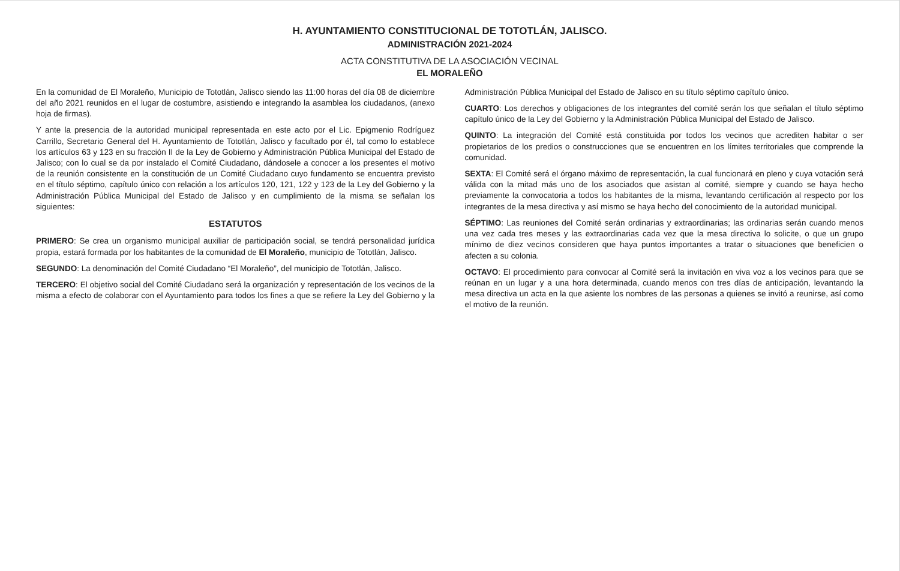H. AYUNTAMIENTO CONSTITUCIONAL DE TOTOTLÁN, JALISCO.
ADMINISTRACIÓN 2021-2024
ACTA CONSTITUTIVA DE LA ASOCIACIÓN VECINAL
EL MORALEÑO
En la comunidad de El Moraleño, Municipio de Tototlán, Jalisco siendo las 11:00 horas del día 08 de diciembre del año 2021 reunidos en el lugar de costumbre, asistiendo e integrando la asamblea los ciudadanos, (anexo hoja de firmas).
Y ante la presencia de la autoridad municipal representada en este acto por el Lic. Epigmenio Rodríguez Carrillo, Secretario General del H. Ayuntamiento de Tototlán, Jalisco y facultado por él, tal como lo establece los artículos 63 y 123 en su fracción II de la Ley de Gobierno y Administración Pública Municipal del Estado de Jalisco; con lo cual se da por instalado el Comité Ciudadano, dándosele a conocer a los presentes el motivo de la reunión consistente en la constitución de un Comité Ciudadano cuyo fundamento se encuentra previsto en el título séptimo, capítulo único con relación a los artículos 120, 121, 122 y 123 de la Ley del Gobierno y la Administración Pública Municipal del Estado de Jalisco y en cumplimiento de la misma se señalan los siguientes:
ESTATUTOS
PRIMERO: Se crea un organismo municipal auxiliar de participación social, se tendrá personalidad jurídica propia, estará formada por los habitantes de la comunidad de El Moraleño, municipio de Tototlán, Jalisco.
SEGUNDO: La denominación del Comité Ciudadano “El Moraleño”, del municipio de Tototlán, Jalisco.
TERCERO: El objetivo social del Comité Ciudadano será la organización y representación de los vecinos de la misma a efecto de colaborar con el Ayuntamiento para todos los fines a que se refiere la Ley del Gobierno y la Administración Pública Municipal del Estado de Jalisco en su título séptimo capítulo único.
CUARTO: Los derechos y obligaciones de los integrantes del comité serán los que señalan el título séptimo capítulo único de la Ley del Gobierno y la Administración Pública Municipal del Estado de Jalisco.
QUINTO: La integración del Comité está constituida por todos los vecinos que acrediten habitar o ser propietarios de los predios o construcciones que se encuentren en los límites territoriales que comprende la comunidad.
SEXTA: El Comité será el órgano máximo de representación, la cual funcionará en pleno y cuya votación será válida con la mitad más uno de los asociados que asistan al comité, siempre y cuando se haya hecho previamente la convocatoria a todos los habitantes de la misma, levantando certificación al respecto por los integrantes de la mesa directiva y así mismo se haya hecho del conocimiento de la autoridad municipal.
SÉPTIMO: Las reuniones del Comité serán ordinarias y extraordinarias; las ordinarias serán cuando menos una vez cada tres meses y las extraordinarias cada vez que la mesa directiva lo solicite, o que un grupo mínimo de diez vecinos consideren que haya puntos importantes a tratar o situaciones que beneficien o afecten a su colonia.
OCTAVO: El procedimiento para convocar al Comité será la invitación en viva voz a los vecinos para que se reúnan en un lugar y a una hora determinada, cuando menos con tres días de anticipación, levantando la mesa directiva un acta en la que asiente los nombres de las personas a quienes se invitó a reunirse, así como el motivo de la reunión.